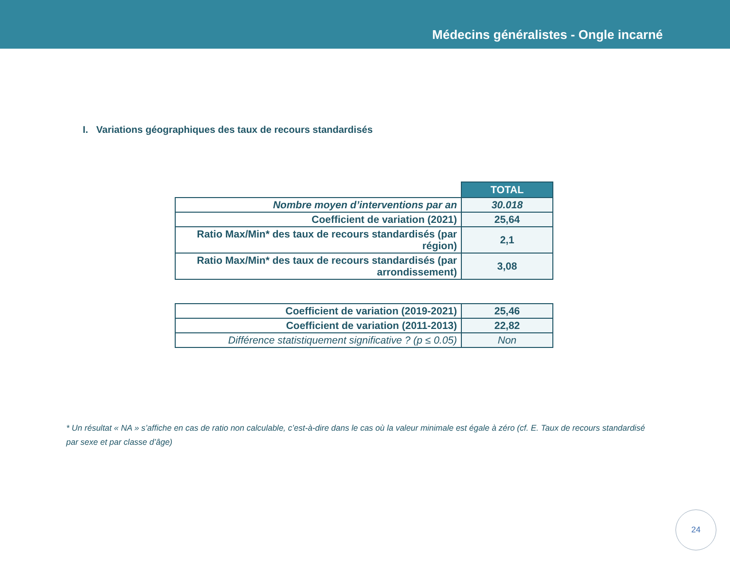Médecins généralistes - Ongle incarné
I. Variations géographiques des taux de recours standardisés
| | TOTAL |
| Nombre moyen d’interventions par an | 30.018 |
| Coefficient de variation (2021) | 25,64 |
| Ratio Max/Min* des taux de recours standardisés (par région) | 2,1 |
| Ratio Max/Min* des taux de recours standardisés (par arrondissement) | 3,08 |
| Coefficient de variation (2019-2021) | 25,46 |
| Coefficient de variation (2011-2013) | 22,82 |
| Différence statistiquement significative ? (p ≤ 0.05) | Non |
* Un résultat « NA » s’affiche en cas de ratio non calculable, c’est-à-dire dans le cas où la valeur minimale est égale à zéro (cf. E. Taux de recours standardisé par sexe et par classe d’âge)
24